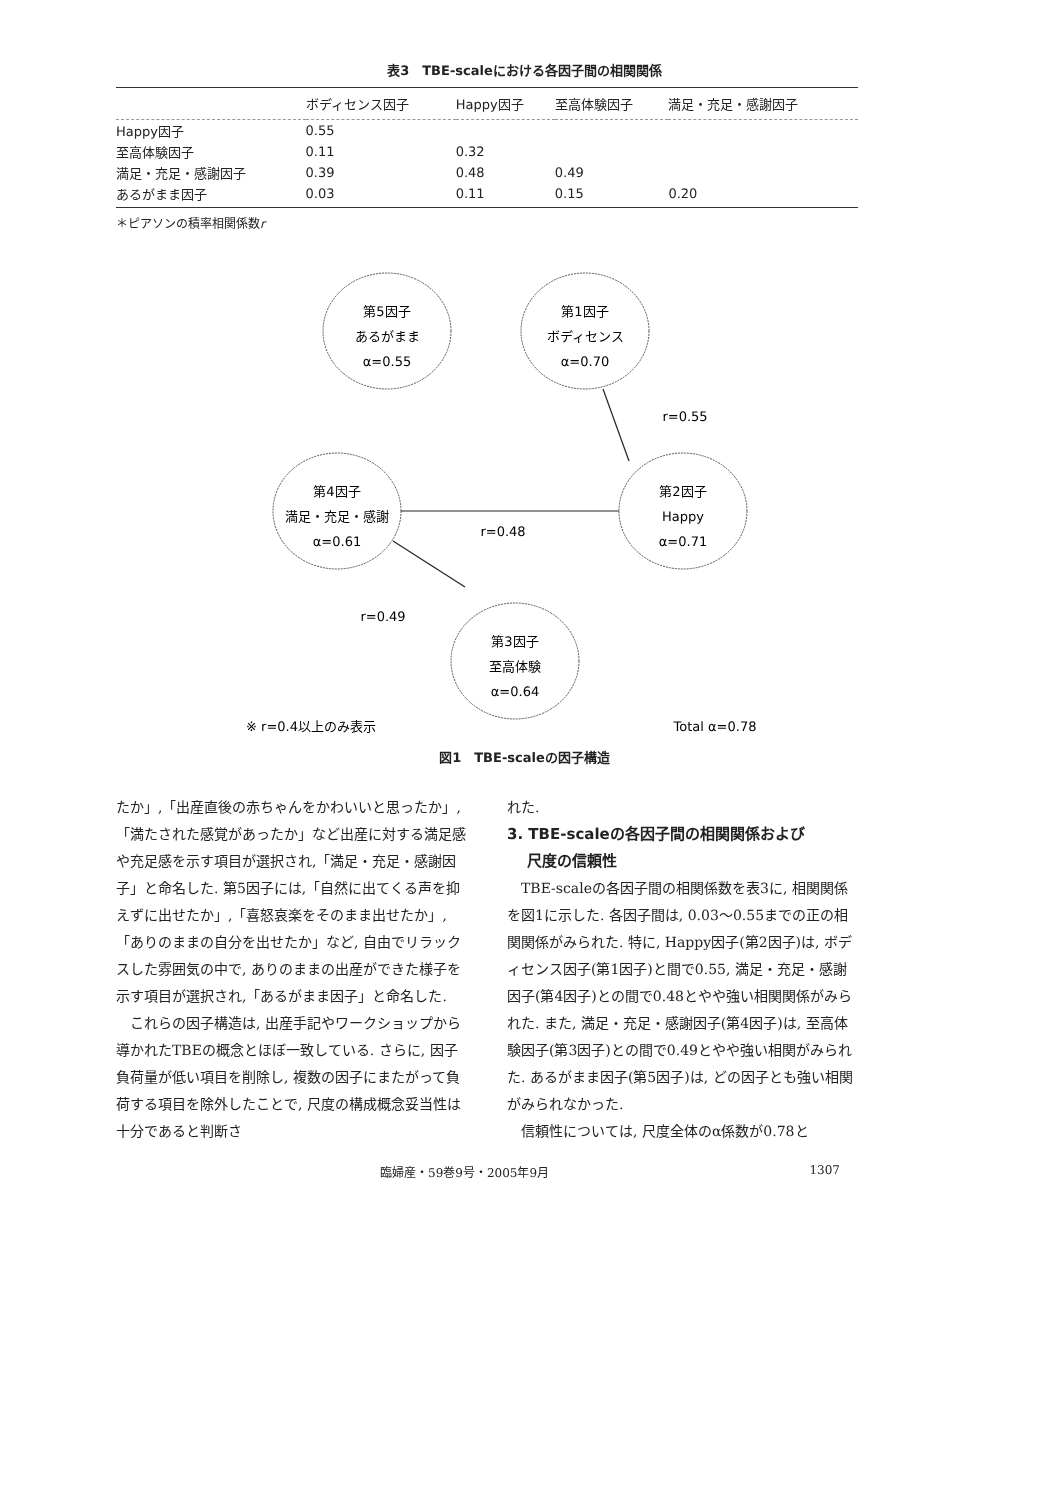表3　TBE-scaleにおける各因子間の相関関係
| | ボディセンス因子 | Happy因子 | 至高体験因子 | 満足・充足・感謝因子 |
| --- | --- | --- | --- | --- |
| Happy因子 | 0.55 | | | |
| 至高体験因子 | 0.11 | 0.32 | | |
| 満足・充足・感謝因子 | 0.39 | 0.48 | 0.49 | |
| あるがまま因子 | 0.03 | 0.11 | 0.15 | 0.20 |
＊ピアソンの積率相関係数r
第5因子
あるがまま
α=0.55
第1因子
ボディセンス
α=0.70
第4因子
満足・充足・感謝
α=0.61
第2因子
Happy
α=0.71
第3因子
至高体験
α=0.64
r=0.55
r=0.48
r=0.49
※ r=0.4以上のみ表示
Total α=0.78
図1　TBE-scaleの因子構造
たか」,「出産直後の赤ちゃんをかわいいと思ったか」,「満たされた感覚があったか」など出産に対する満足感や充足感を示す項目が選択され,「満足・充足・感謝因子」と命名した. 第5因子には,「自然に出てくる声を抑えずに出せたか」,「喜怒哀楽をそのまま出せたか」,「ありのままの自分を出せたか」など, 自由でリラックスした雰囲気の中で, ありのままの出産ができた様子を示す項目が選択され,「あるがまま因子」と命名した.
これらの因子構造は, 出産手記やワークショップから導かれたTBEの概念とほぼ一致している. さらに, 因子負荷量が低い項目を削除し, 複数の因子にまたがって負荷する項目を除外したことで, 尺度の構成概念妥当性は十分であると判断さ
れた.
3. TBE-scaleの各因子間の相関関係および
　 尺度の信頼性
TBE-scaleの各因子間の相関係数を表3に, 相関関係を図1に示した. 各因子間は, 0.03～0.55までの正の相関関係がみられた. 特に, Happy因子(第2因子)は, ボディセンス因子(第1因子)と間で0.55, 満足・充足・感謝因子(第4因子)との間で0.48とやや強い相関関係がみられた. また, 満足・充足・感謝因子(第4因子)は, 至高体験因子(第3因子)との間で0.49とやや強い相関がみられた. あるがまま因子(第5因子)は, どの因子とも強い相関がみられなかった.
信頼性については, 尺度全体のα係数が0.78と
臨婦産・59巻9号・2005年9月 1307